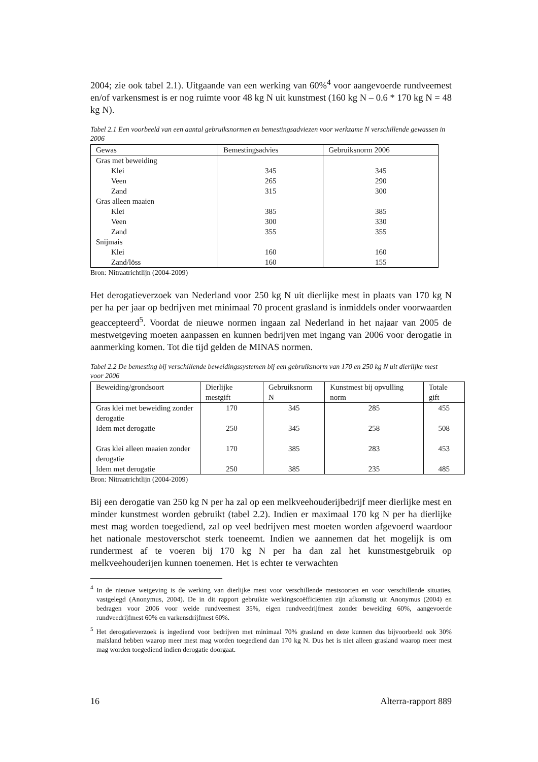2004; zie ook tabel 2.1). Uitgaande van een werking van 60%<sup>4</sup> voor aangevoerde rundveemest en/of varkensmest is er nog ruimte voor 48 kg N uit kunstmest (160 kg N – 0.6 * 170 kg N = 48 kg N).
Tabel 2.1 Een voorbeeld van een aantal gebruiksnormen en bemestingsadviezen voor werkzame N verschillende gewassen in 2006
| Gewas | Bemestingsadvies | Gebruiksnorm 2006 |
| --- | --- | --- |
| Gras met beweiding | | |
| Klei | 345 | 345 |
| Veen | 265 | 290 |
| Zand | 315 | 300 |
| Gras alleen maaien | | |
| Klei | 385 | 385 |
| Veen | 300 | 330 |
| Zand | 355 | 355 |
| Snijmais | | |
| Klei | 160 | 160 |
| Zand/löss | 160 | 155 |
Bron: Nitraatrichtlijn (2004-2009)
Het derogatieverzoek van Nederland voor 250 kg N uit dierlijke mest in plaats van 170 kg N per ha per jaar op bedrijven met minimaal 70 procent grasland is inmiddels onder voorwaarden geaccepteerd<sup>5</sup>. Voordat de nieuwe normen ingaan zal Nederland in het najaar van 2005 de mestwetgeving moeten aanpassen en kunnen bedrijven met ingang van 2006 voor derogatie in aanmerking komen. Tot die tijd gelden de MINAS normen.
Tabel 2.2 De bemesting bij verschillende beweidingssystemen bij een gebruiksnorm van 170 en 250 kg N uit dierlijke mest voor 2006
| Beweiding/grondsoort | Dierlijke mestgift | Gebruiksnorm N | Kunstmest bij opvulling norm | Totale gift |
| --- | --- | --- | --- | --- |
| Gras klei met beweiding zonder derogatie | 170 | 345 | 285 | 455 |
| Idem met derogatie | 250 | 345 | 258 | 508 |
| Gras klei alleen maaien zonder derogatie | 170 | 385 | 283 | 453 |
| Idem met derogatie | 250 | 385 | 235 | 485 |
Bron: Nitraatrichtlijn (2004-2009)
Bij een derogatie van 250 kg N per ha zal op een melkveehouderijbedrijf meer dierlijke mest en minder kunstmest worden gebruikt (tabel 2.2). Indien er maximaal 170 kg N per ha dierlijke mest mag worden toegediend, zal op veel bedrijven mest moeten worden afgevoerd waardoor het nationale mestoverschot sterk toeneemt. Indien we aannemen dat het mogelijk is om rundermest af te voeren bij 170 kg N per ha dan zal het kunstmestgebruik op melkveehouderijen kunnen toenemen. Het is echter te verwachten
<sup>4</sup> In de nieuwe wetgeving is de werking van dierlijke mest voor verschillende mestsoorten en voor verschillende situaties, vastgelegd (Anonymus, 2004). De in dit rapport gebruikte werkingscoëfficiënten zijn afkomstig uit Anonymus (2004) en bedragen voor 2006 voor weide rundveemest 35%, eigen rundveedrijfmest zonder beweiding 60%, aangevoerde rundveedrijfmest 60% en varkensdrijfmest 60%.
<sup>5</sup> Het derogatieverzoek is ingediend voor bedrijven met minimaal 70% grasland en deze kunnen dus bijvoorbeeld ook 30% maïsland hebben waarop meer mest mag worden toegediend dan 170 kg N. Dus het is niet alleen grasland waarop meer mest mag worden toegediend indien derogatie doorgaat.
16 Alterra-rapport 889